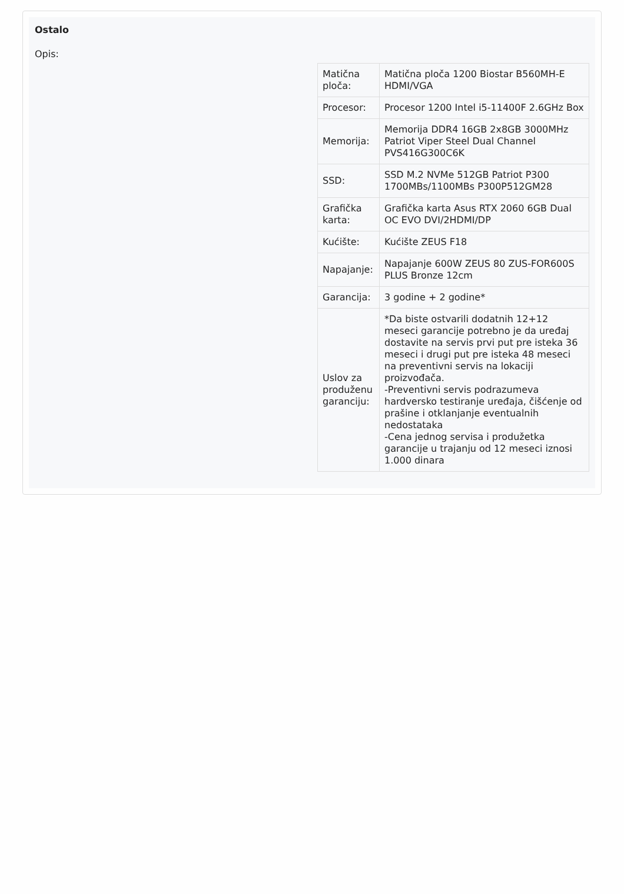Ostalo
Opis:
| Matična ploča: | Matična ploča 1200 Biostar B560MH-E HDMI/VGA |
| Procesor: | Procesor 1200 Intel i5-11400F 2.6GHz Box |
| Memorija: | Memorija DDR4 16GB 2x8GB 3000MHz Patriot Viper Steel Dual Channel PVS416G300C6K |
| SSD: | SSD M.2 NVMe 512GB Patriot P300 1700MBs/1100MBs P300P512GM28 |
| Grafička karta: | Grafička karta Asus RTX 2060 6GB Dual OC EVO DVI/2HDMI/DP |
| Kućište: | Kućište ZEUS F18 |
| Napajanje: | Napajanje 600W ZEUS 80 ZUS-FOR600S PLUS Bronze 12cm |
| Garancija: | 3 godine + 2 godine* |
| Uslov za produženu garanciju: | *Da biste ostvarili dodatnih 12+12 meseci garancije potrebno je da uređaj dostavite na servis prvi put pre isteka 36 meseci i drugi put pre isteka 48 meseci na preventivni servis na lokaciji proizvođača. -Preventivni servis podrazumeva hardversko testiranje uređaja, čišćenje od prašine i otklanjanje eventualnih nedostataka -Cena jednog servisa i produžetka garancije u trajanju od 12 meseci iznosi 1.000 dinara |